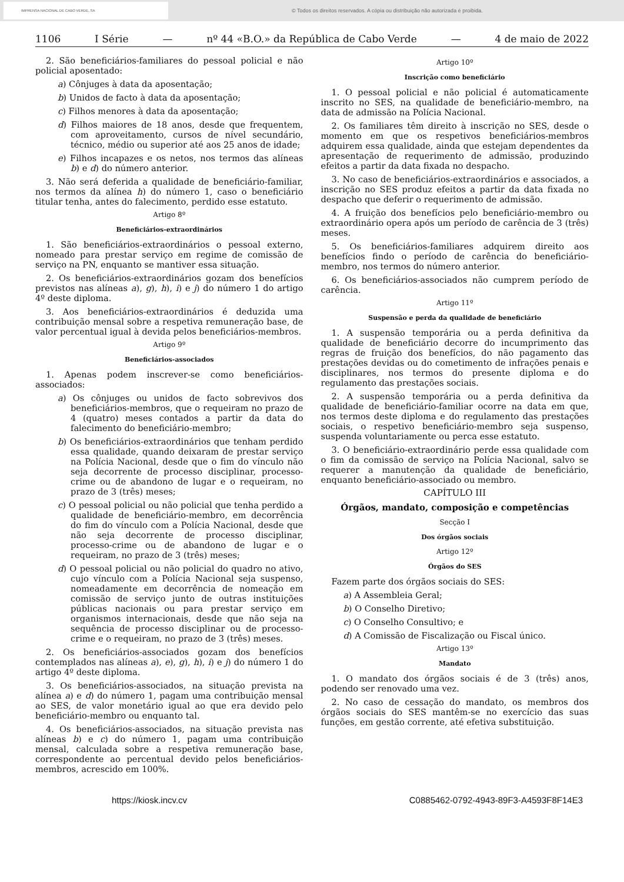IMPRENSA NACIONAL DE CABO VERDE, SA
© Todos os direitos reservados. A cópia ou distribuição não autorizada é proibida.
1106 I Série — nº 44 «B.O.» da República de Cabo Verde — 4 de maio de 2022
2. São beneficiários-familiares do pessoal policial e não policial aposentado:
a) Cônjuges à data da aposentação;
b) Unidos de facto à data da aposentação;
c) Filhos menores à data da aposentação;
d) Filhos maiores de 18 anos, desde que frequentem, com aproveitamento, cursos de nível secundário, técnico, médio ou superior até aos 25 anos de idade;
e) Filhos incapazes e os netos, nos termos das alíneas b) e d) do número anterior.
3. Não será deferida a qualidade de beneficiário-familiar, nos termos da alínea h) do número 1, caso o beneficiário titular tenha, antes do falecimento, perdido esse estatuto.
Artigo 8º
Beneficiários-extraordinários
1. São beneficiários-extraordinários o pessoal externo, nomeado para prestar serviço em regime de comissão de serviço na PN, enquanto se mantiver essa situação.
2. Os beneficiários-extraordinários gozam dos benefícios previstos nas alíneas a), g), h), i) e j) do número 1 do artigo 4º deste diploma.
3. Aos beneficiários-extraordinários é deduzida uma contribuição mensal sobre a respetiva remuneração base, de valor percentual igual à devida pelos beneficiários-membros.
Artigo 9º
Beneficiários-associados
1. Apenas podem inscrever-se como beneficiários-associados:
a) Os cônjuges ou unidos de facto sobrevivos dos beneficiários-membros, que o requeiram no prazo de 4 (quatro) meses contados a partir da data do falecimento do beneficiário-membro;
b) Os beneficiários-extraordinários que tenham perdido essa qualidade, quando deixaram de prestar serviço na Polícia Nacional, desde que o fim do vínculo não seja decorrente de processo disciplinar, processo-crime ou de abandono de lugar e o requeiram, no prazo de 3 (três) meses;
c) O pessoal policial ou não policial que tenha perdido a qualidade de beneficiário-membro, em decorrência do fim do vínculo com a Polícia Nacional, desde que não seja decorrente de processo disciplinar, processo-crime ou de abandono de lugar e o requeiram, no prazo de 3 (três) meses;
d) O pessoal policial ou não policial do quadro no ativo, cujo vínculo com a Polícia Nacional seja suspenso, nomeadamente em decorrência de nomeação em comissão de serviço junto de outras instituições públicas nacionais ou para prestar serviço em organismos internacionais, desde que não seja na sequência de processo disciplinar ou de processo-crime e o requeiram, no prazo de 3 (três) meses.
2. Os beneficiários-associados gozam dos benefícios contemplados nas alíneas a), e), g), h), i) e j) do número 1 do artigo 4º deste diploma.
3. Os beneficiários-associados, na situação prevista na alínea a) e d) do número 1, pagam uma contribuição mensal ao SES, de valor monetário igual ao que era devido pelo beneficiário-membro ou enquanto tal.
4. Os beneficiários-associados, na situação prevista nas alíneas b) e c) do número 1, pagam uma contribuição mensal, calculada sobre a respetiva remuneração base, correspondente ao percentual devido pelos beneficiários-membros, acrescido em 100%.
Artigo 10º
Inscrição como beneficiário
1. O pessoal policial e não policial é automaticamente inscrito no SES, na qualidade de beneficiário-membro, na data de admissão na Polícia Nacional.
2. Os familiares têm direito à inscrição no SES, desde o momento em que os respetivos beneficiários-membros adquirem essa qualidade, ainda que estejam dependentes da apresentação de requerimento de admissão, produzindo efeitos a partir da data fixada no despacho.
3. No caso de beneficiários-extraordinários e associados, a inscrição no SES produz efeitos a partir da data fixada no despacho que deferir o requerimento de admissão.
4. A fruição dos benefícios pelo beneficiário-membro ou extraordinário opera após um período de carência de 3 (três) meses.
5. Os beneficiários-familiares adquirem direito aos benefícios findo o período de carência do beneficiário-membro, nos termos do número anterior.
6. Os beneficiários-associados não cumprem período de carência.
Artigo 11º
Suspensão e perda da qualidade de beneficiário
1. A suspensão temporária ou a perda definitiva da qualidade de beneficiário decorre do incumprimento das regras de fruição dos benefícios, do não pagamento das prestações devidas ou do cometimento de infrações penais e disciplinares, nos termos do presente diploma e do regulamento das prestações sociais.
2. A suspensão temporária ou a perda definitiva da qualidade de beneficiário-familiar ocorre na data em que, nos termos deste diploma e do regulamento das prestações sociais, o respetivo beneficiário-membro seja suspenso, suspenda voluntariamente ou perca esse estatuto.
3. O beneficiário-extraordinário perde essa qualidade com o fim da comissão de serviço na Polícia Nacional, salvo se requerer a manutenção da qualidade de beneficiário, enquanto beneficiário-associado ou membro.
CAPÍTULO III
Órgãos, mandato, composição e competências
Secção I
Dos órgãos sociais
Artigo 12º
Órgãos do SES
Fazem parte dos órgãos sociais do SES:
a) A Assembleia Geral;
b) O Conselho Diretivo;
c) O Conselho Consultivo; e
d) A Comissão de Fiscalização ou Fiscal único.
Artigo 13º
Mandato
1. O mandato dos órgãos sociais é de 3 (três) anos, podendo ser renovado uma vez.
2. No caso de cessação do mandato, os membros dos órgãos sociais do SES mantêm-se no exercício das suas funções, em gestão corrente, até efetiva substituição.
https://kiosk.incv.cv C0885462-0792-4943-89F3-A4593F8F14E3